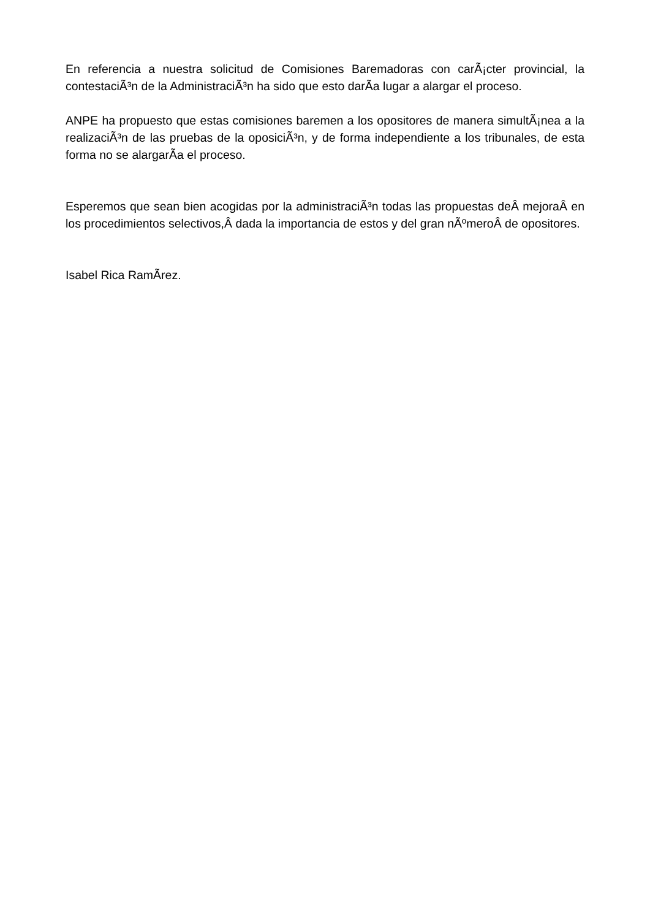En referencia a nuestra solicitud de Comisiones Baremadoras con carÃ¡cter provincial, la contestaciÃ³n de la AdministraciÃ³n ha sido que esto darÃ­a lugar a alargar el proceso.
ANPE ha propuesto que estas comisiones baremen a los opositores de manera simultÃ¡nea a la realizaciÃ³n de las pruebas de la oposiciÃ³n, y de forma independiente a los tribunales, de esta forma no se alargarÃ­a el proceso.
Esperemos que sean bien acogidas por la administraciÃ³n todas las propuestas deÂ mejoraÂ en los procedimientos selectivos,Â dada la importancia de estos y del gran nÃºmeroÂ de opositores.
Isabel Rica RamÃ­rez.